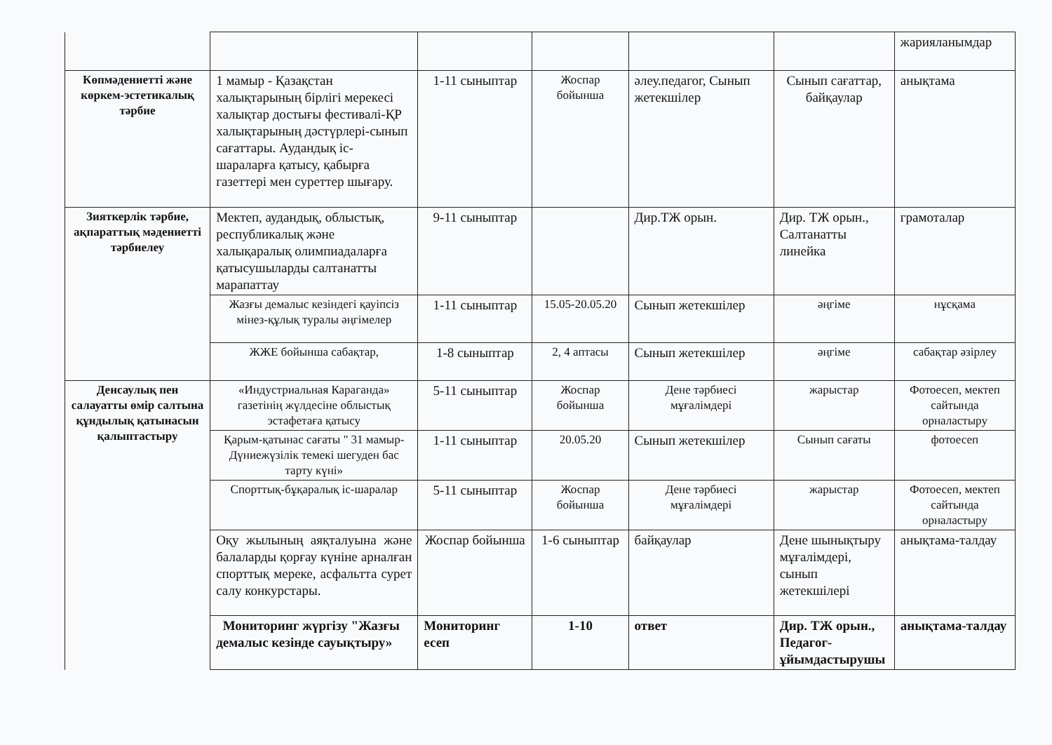| | | | | | | жарияланымдар |
| Көпмәдениетті және көркем-эстетикалық тәрбие | 1 мамыр - Қазақстан халықтарының бірлігі мерекесі халықтар достығы фестивалі-ҚР халықтарының дәстүрлері-сынып сағаттары. Аудандық іс-шараларға қатысу, қабырға газеттері мен суреттер шығару. | 1-11 сыныптар | Жоспар бойынша | әлеу.педагог, Сынып жетекшілер | Сынып сағаттар, байқаулар | анықтама |
| Зияткерлік тәрбие, ақпараттық мәдениетті тәрбиелеу | Мектеп, аудандық, облыстық, республикалық және халықаралық олимпиадаларға қатысушыларды салтанатты марапаттау | 9-11 сыныптар | | Дир.ТЖ орын. | Дир. ТЖ орын., Салтанатты линейка | грамоталар |
| | Жазғы демалыс кезіндегі қауіпсіз мінез-құлық туралы әңгімелер | 1-11 сыныптар | 15.05-20.05.20 | Сынып жетекшілер | әңгіме | нұсқама |
| | ЖЖЕ бойынша сабақтар, | 1-8 сыныптар | 2, 4 аптасы | Сынып жетекшілер | әңгіме | сабақтар әзірлеу |
| Денсаулық пен салауатты өмір салтына құндылық қатынасын қалыптастыру | «Индустриальная Караганда» газетінің жүлдесіне облыстық эстафетаға қатысу | 5-11 сыныптар | Жоспар бойынша | Дене тәрбиесі мұғалімдері | жарыстар | Фотоесеп, мектеп сайтында орналастыру |
| | Қарым-қатынас сағаты " 31 мамыр-Дүниежүзілік темекі шегуден бас тарту күні» | 1-11 сыныптар | 20.05.20 | Сынып жетекшілер | Сынып сағаты | фотоесеп |
| | Спорттық-бұқаралық іс-шаралар | 5-11 сыныптар | Жоспар бойынша | Дене тәрбиесі мұғалімдері | жарыстар | Фотоесеп, мектеп сайтында орналастыру |
| | Оқу жылының аяқталуына және балаларды қорғау күніне арналған спорттық мереке, асфальтта сурет салу конкурстары. | Жоспар бойынша | 1-6 сыныптар | байқаулар | Дене шынықтыру мұғалімдері, сынып жетекшілері | анықтама-талдау |
| | Мониторинг жүргізу "Жазғы демалыс кезінде сауықтыру» | Мониторинг есеп | 1-10 | ответ | Дир. ТЖ орын., Педагог-ұйымдастырушы | анықтама-талдау |